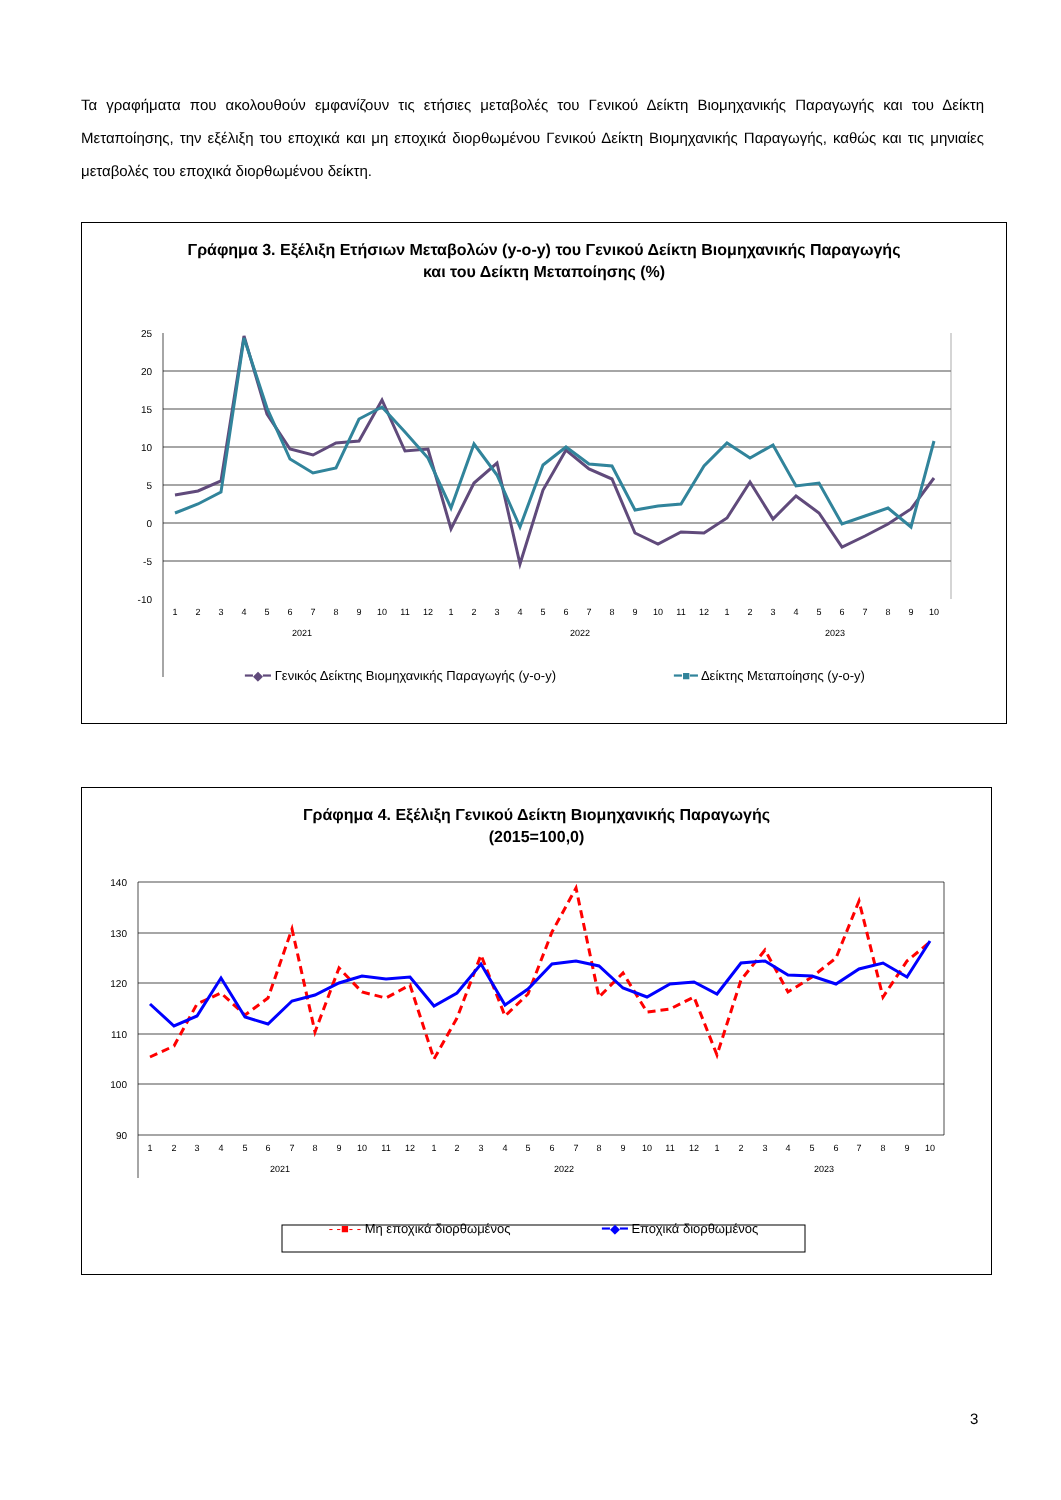Τα γραφήματα που ακολουθούν εμφανίζουν τις ετήσιες μεταβολές του Γενικού Δείκτη Βιομηχανικής Παραγωγής και του Δείκτη Μεταποίησης, την εξέλιξη του εποχικά και μη εποχικά διορθωμένου Γενικού Δείκτη Βιομηχανικής Παραγωγής, καθώς και τις μηνιαίες μεταβολές του εποχικά διορθωμένου δείκτη.
Γράφημα 3. Εξέλιξη Ετήσιων Μεταβολών (y-o-y) του Γενικού Δείκτη Βιομηχανικής Παραγωγής
και του Δείκτη Μεταποίησης (%)
25
20
15
10
5
0
-5
-10
1
2
3
4
5
6
7
8
9
10
11
12
1
2
3
4
5
6
7
8
9
10
11
12
1
2
3
4
5
6
7
8
9
10
2021
2022
2023
━◆━ Γενικός Δείκτης Βιομηχανικής Παραγωγής (y-o-y) ━■━ Δείκτης Μεταποίησης (y-o-y)
Γράφημα 4. Εξέλιξη Γενικού Δείκτη Βιομηχανικής Παραγωγής
(2015=100,0)
140
130
120
110
100
90
1
2
3
4
5
6
7
8
9
10
11
12
1
2
3
4
5
6
7
8
9
10
11
12
1
2
3
4
5
6
7
8
9
10
2021
2022
2023
- -■- - Μη εποχικά διορθωμένος ━◆━ Εποχικά διορθωμένος
3